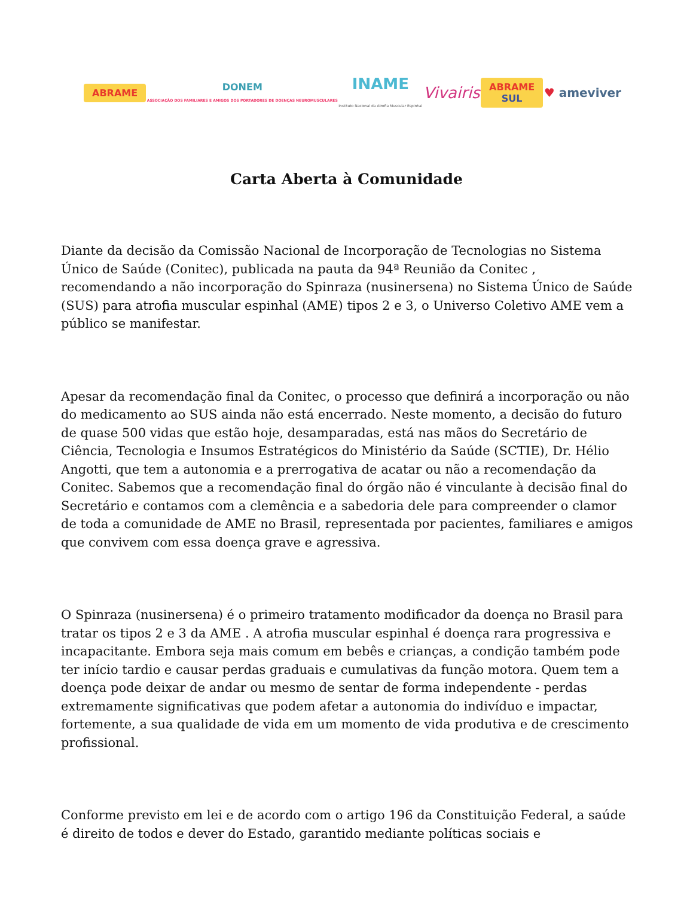ABRAME
DONEM
ASSOCIAÇÃO DOS FAMILIARES E AMIGOS DOS PORTADORES DE DOENÇAS NEUROMUSCULARES
INAME
Instituto Nacional da Atrofia Muscular Espinhal
Vivairis
ABRAME
SUL
♥ ameviver
Carta Aberta à Comunidade
Diante da decisão da Comissão Nacional de Incorporação de Tecnologias no Sistema Único de Saúde (Conitec), publicada na pauta da 94ª Reunião da Conitec , recomendando a não incorporação do Spinraza (nusinersena) no Sistema Único de Saúde (SUS) para atrofia muscular espinhal (AME) tipos 2 e 3, o Universo Coletivo AME vem a público se manifestar.
Apesar da recomendação final da Conitec, o processo que definirá a incorporação ou não do medicamento ao SUS ainda não está encerrado. Neste momento, a decisão do futuro de quase 500 vidas que estão hoje, desamparadas, está nas mãos do Secretário de Ciência, Tecnologia e Insumos Estratégicos do Ministério da Saúde (SCTIE), Dr. Hélio Angotti, que tem a autonomia e a prerrogativa de acatar ou não a recomendação da Conitec. Sabemos que a recomendação final do órgão não é vinculante à decisão final do Secretário e contamos com a clemência e a sabedoria dele para compreender o clamor de toda a comunidade de AME no Brasil, representada por pacientes, familiares e amigos que convivem com essa doença grave e agressiva.
O Spinraza (nusinersena) é o primeiro tratamento modificador da doença no Brasil para tratar os tipos 2 e 3 da AME . A atrofia muscular espinhal é doença rara progressiva e incapacitante. Embora seja mais comum em bebês e crianças, a condição também pode ter início tardio e causar perdas graduais e cumulativas da função motora. Quem tem a doença pode deixar de andar ou mesmo de sentar de forma independente - perdas extremamente significativas que podem afetar a autonomia do indivíduo e impactar, fortemente, a sua qualidade de vida em um momento de vida produtiva e de crescimento profissional.
Conforme previsto em lei e de acordo com o artigo 196 da Constituição Federal, a saúde é direito de todos e dever do Estado, garantido mediante políticas sociais e